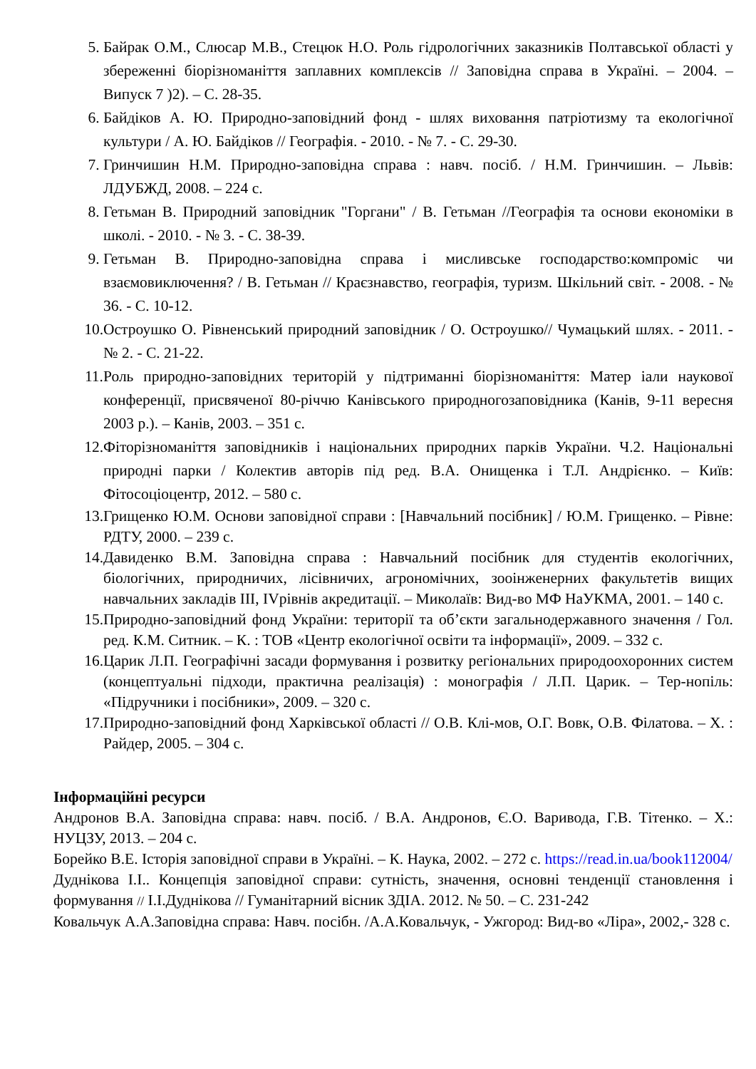5. Байрак О.М., Слюсар М.В., Стецюк Н.О. Роль гідрологічних заказників Полтавської області у збереженні біорізноманіття заплавних комплексів // Заповідна справа в Україні. – 2004. – Випуск 7 )2). – С. 28-35.
6. Байдіков А. Ю. Природно-заповідний фонд - шлях виховання патріотизму та екологічної культури / А. Ю. Байдіков // Географія. - 2010. - № 7. - С. 29-30.
7. Гринчишин Н.М. Природно-заповідна справа : навч. посіб. / Н.М. Гринчишин. – Львів: ЛДУБЖД, 2008. – 224 с.
8. Гетьман В. Природний заповідник "Горгани" / В. Гетьман //Географія та основи економіки в школі. - 2010. - № 3. - С. 38-39.
9. Гетьман В. Природно-заповідна справа і мисливське господарство:компроміс чи взаємовиключення? / В. Гетьман // Краєзнавство, географія, туризм. Шкільний світ. - 2008. - № 36. - С. 10-12.
10. Остроушко О. Рівненський природний заповідник / О. Остроушко// Чумацький шлях. - 2011. - № 2. - С. 21-22.
11. Роль природно-заповідних територій у підтриманні біорізноманіття: Матер іали наукової конференції, присвяченої 80-річчю Канівського природногозаповідника (Канів, 9-11 вересня 2003 р.). – Канів, 2003. – 351 с.
12. Фіторізноманіття заповідників і національних природних парків України. Ч.2. Національні природні парки / Колектив авторів під ред. В.А. Онищенка і Т.Л. Андрієнко. – Київ: Фітосоціоцентр, 2012. – 580 с.
13. Грищенко Ю.М. Основи заповідної справи : [Навчальний посібник] / Ю.М. Грищенко. – Рівне: РДТУ, 2000. – 239 с.
14. Давиденко В.М. Заповідна справа : Навчальний посібник для студентів екологічних, біологічних, природничих, лісівничих, агрономічних, зооінженерних факультетів вищих навчальних закладів III, IVрівнів акредитації. – Миколаїв: Вид-во МФ НаУКМА, 2001. – 140 с.
15. Природно-заповідний фонд України: території та об’єкти загальнодержавного значення / Гол. ред. К.М. Ситник. – К. : ТОВ «Центр екологічної освіти та інформації», 2009. – 332 с.
16. Царик Л.П. Географічні засади формування і розвитку регіональних природоохоронних систем (концептуальні підходи, практична реалізація) : монографія / Л.П. Царик. – Тер-нопіль: «Підручники і посібники», 2009. – 320 с.
17. Природно-заповідний фонд Харківської області // О.В. Клі-мов, О.Г. Вовк, О.В. Філатова. – Х. : Райдер, 2005. – 304 с.
Інформаційні ресурси
Андронов В.А. Заповідна справа: навч. посіб. / В.А. Андронов, Є.О. Варивода, Г.В. Тітенко. – Х.: НУЦЗУ, 2013. – 204 с.
Борейко В.Е. Історія заповідної справи в Україні. – К. Наука, 2002. – 272 с. https://read.in.ua/book112004/
Дуднікова І.І.. Концепція заповідної справи: сутність, значення, основні тенденції становлення і формування // І.І.Дуднікова // Гуманітарний вісник ЗДІА. 2012. № 50. – С. 231-242
Ковальчук А.А.Заповідна справа: Навч. посібн. /А.А.Ковальчук, - Ужгород: Вид-во «Ліра», 2002,- 328 с.